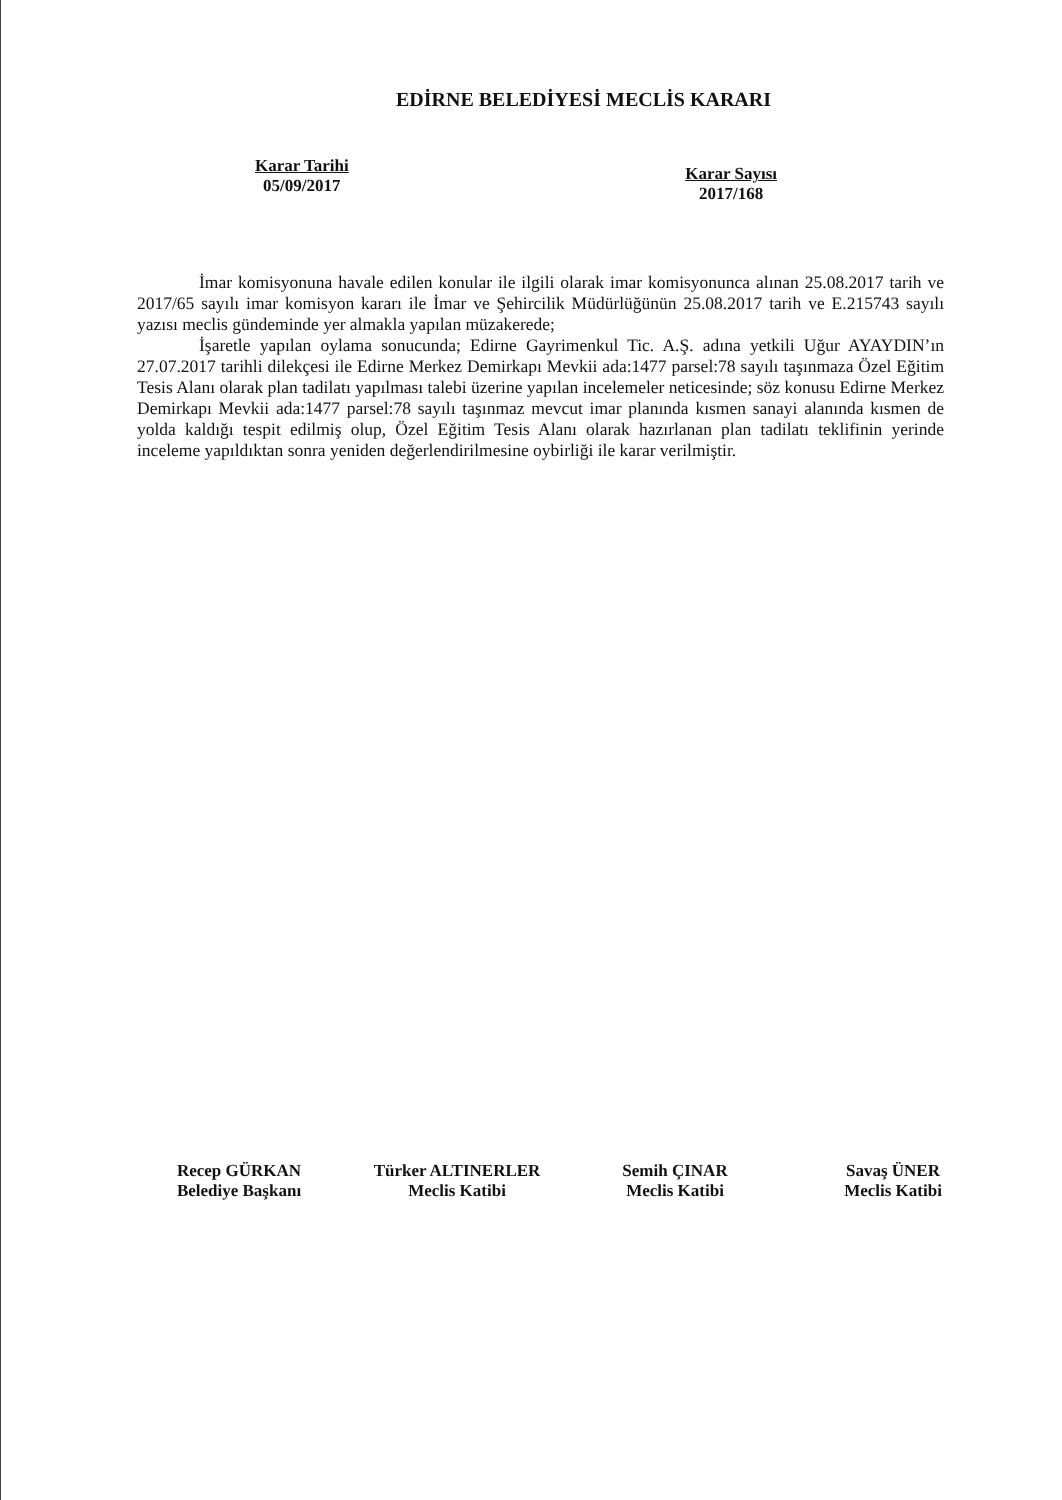EDİRNE BELEDİYESİ MECLİS KARARI
Karar Tarihi
05/09/2017
Karar Sayısı
2017/168
İmar komisyonuna havale edilen konular ile ilgili olarak imar komisyonunca alınan 25.08.2017 tarih ve 2017/65 sayılı imar komisyon kararı ile İmar ve Şehircilik Müdürlüğünün 25.08.2017 tarih ve E.215743 sayılı yazısı meclis gündeminde yer almakla yapılan müzakerede;
İşaretle yapılan oylama sonucunda; Edirne Gayrimenkul Tic. A.Ş. adına yetkili Uğur AYAYDIN’ın 27.07.2017 tarihli dilekçesi ile Edirne Merkez Demirkapı Mevkii ada:1477 parsel:78 sayılı taşınmaza Özel Eğitim Tesis Alanı olarak plan tadilatı yapılması talebi üzerine yapılan incelemeler neticesinde; söz konusu Edirne Merkez Demirkapı Mevkii ada:1477 parsel:78 sayılı taşınmaz mevcut imar planında kısmen sanayi alanında kısmen de yolda kaldığı tespit edilmiş olup, Özel Eğitim Tesis Alanı olarak hazırlanan plan tadilatı teklifinin yerinde inceleme yapıldıktan sonra yeniden değerlendirilmesine oybirliği ile karar verilmiştir.
Recep GÜRKAN
Belediye Başkanı
Türker ALTINERLER
Meclis Katibi
Semih ÇINAR
Meclis Katibi
Savaş ÜNER
Meclis Katibi